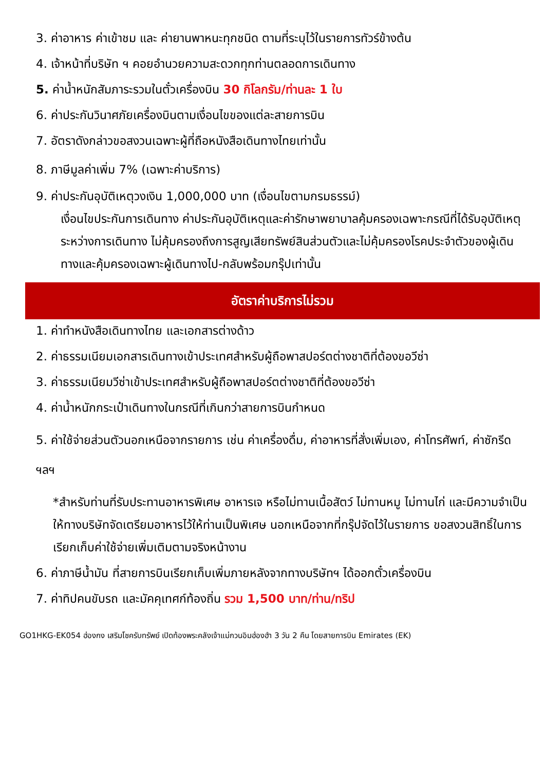3. ค่าอาหาร ค่าเข้าชม และ ค่ายานพาหนะทุกชนิด ตามที่ระบุไว้ในรายการทัวร์ข้างต้น
4. เจ้าหน้าที่บริษัท ฯ คอยอำนวยความสะดวกทุกท่านตลอดการเดินทาง
5. ค่าน้ำหนักสัมภาระรวมในตั๋วเครื่องบิน 30 กิโลกรัม/ท่านละ 1 ใบ
6. ค่าประกันวินาศภัยเครื่องบินตามเงื่อนไขของแต่ละสายการบิน
7. อัตราดังกล่าวขอสงวนเฉพาะผู้ที่ถือหนังสือเดินทางไทยเท่านั้น
8. ภาษีมูลค่าเพิ่ม 7% (เฉพาะค่าบริการ)
9. ค่าประกันอุบัติเหตุวงเงิน 1,000,000 บาท (เงื่อนไขตามกรมธรรม์)
เงื่อนไขประกันการเดินทาง ค่าประกันอุบัติเหตุและค่ารักษาพยาบาลคุ้มครองเฉพาะกรณีที่ได้รับอุบัติเหตุระหว่างการเดินทาง ไม่คุ้มครองถึงการสูญเสียทรัพย์สินส่วนตัวและไม่คุ้มครองโรคประจำตัวของผู้เดินทางและคุ้มครองเฉพาะผู้เดินทางไป-กลับพร้อมกรุ๊ปเท่านั้น
อัตราค่าบริการไม่รวม
1. ค่าทำหนังสือเดินทางไทย และเอกสารต่างด้าว
2. ค่าธรรมเนียมเอกสารเดินทางเข้าประเทศสำหรับผู้ถือพาสปอร์ตต่างชาติที่ต้องขอวีซ่า
3. ค่าธรรมเนียมวีซ่าเข้าประเทศสำหรับผู้ถือพาสปอร์ตต่างชาติที่ต้องขอวีซ่า
4. ค่าน้ำหนักกระเป๋าเดินทางในกรณีที่เกินกว่าสายการบินกำหนด
5. ค่าใช้จ่ายส่วนตัวนอกเหนือจากรายการ เช่น ค่าเครื่องดื่ม, ค่าอาหารที่สั่งเพิ่มเอง, ค่าโทรศัพท์, ค่าซักรีด ฯลฯ
*สำหรับท่านที่รับประทานอาหารพิเศษ อาหารเจ หรือไม่ทานเนื้อสัตว์ ไม่ทานหมู ไม่ทานไก่ และมีความจำเป็นให้ทางบริษัทจัดเตรียมอาหารไว้ให้ท่านเป็นพิเศษ นอกเหนือจากที่กรุ๊ปจัดไว้ในรายการ ขอสงวนสิทธิ์ในการเรียกเก็บค่าใช้จ่ายเพิ่มเติมตามจริงหน้างาน
6. ค่าภาษีน้ำมัน ที่สายการบินเรียกเก็บเพิ่มภายหลังจากทางบริษัทฯ ได้ออกตั๋วเครื่องบิน
7. ค่าทิปคนขับรถ และมัคคุเทศก์ท้องถิ่น รวม 1,500 บาท/ท่าน/ทริป
GO1HKG-EK054 ฮ่องกง เสริมโชครับทรัพย์ เปิดท้องพระคลังเจ้าแม่กวนอิมฮ่องฮำ 3 วัน 2 คืน โดยสายการบิน Emirates (EK)